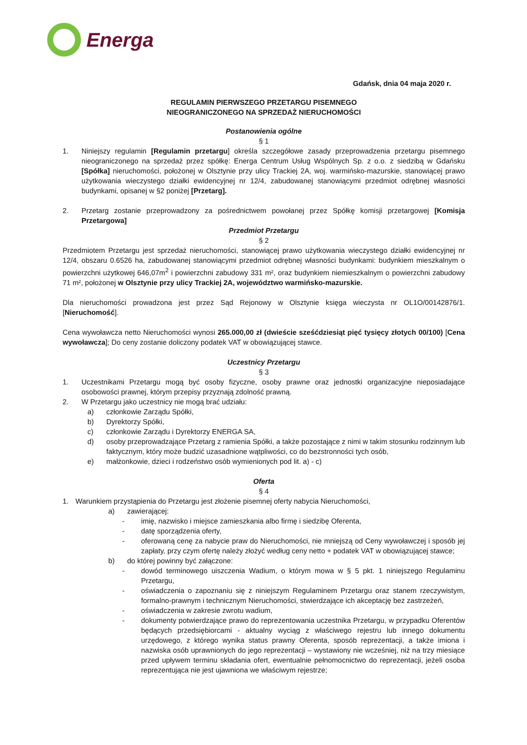Energa
Gdańsk, dnia 04 maja 2020 r.
REGULAMIN PIERWSZEGO PRZETARGU PISEMNEGO
NIEOGRANICZONEGO NA SPRZEDAŻ NIERUCHOMOŚCI
Postanowienia ogólne
§ 1
1. Niniejszy regulamin [Regulamin przetargu] określa szczegółowe zasady przeprowadzenia przetargu pisemnego nieograniczonego na sprzedaż przez spółkę: Energa Centrum Usług Wspólnych Sp. z o.o. z siedzibą w Gdańsku [Spółka] nieruchomości, położonej w Olsztynie przy ulicy Trackiej 2A, woj. warmińsko-mazurskie, stanowiącej prawo użytkowania wieczystego działki ewidencyjnej nr 12/4, zabudowanej stanowiącymi przedmiot odrębnej własności budynkami, opisanej w §2 poniżej [Przetarg].
2. Przetarg zostanie przeprowadzony za pośrednictwem powołanej przez Spółkę komisji przetargowej [Komisja Przetargowa]
Przedmiot Przetargu
§ 2
Przedmiotem Przetargu jest sprzedaż nieruchomości, stanowiącej prawo użytkowania wieczystego działki ewidencyjnej nr 12/4, obszaru 0.6526 ha, zabudowanej stanowiącymi przedmiot odrębnej własności budynkami: budynkiem mieszkalnym o powierzchni użytkowej 646,07m<sup>2</sup> i powierzchni zabudowy 331 m², oraz budynkiem niemieszkalnym o powierzchni zabudowy 71 m², położonej w Olsztynie przy ulicy Trackiej 2A, województwo warmińsko-mazurskie.
Dla nieruchomości prowadzona jest przez Sąd Rejonowy w Olsztynie księga wieczysta nr OL1O/00142876/1. [Nieruchomość].
Cena wywoławcza netto Nieruchomości wynosi 265.000,00 zł (dwieście sześćdziesiąt pięć tysięcy złotych 00/100) [Cena wywoławcza]; Do ceny zostanie doliczony podatek VAT w obowiązującej stawce.
Uczestnicy Przetargu
§ 3
1. Uczestnikami Przetargu mogą być osoby fizyczne, osoby prawne oraz jednostki organizacyjne nieposiadające osobowości prawnej, którym przepisy przyznają zdolność prawną.
2. W Przetargu jako uczestnicy nie mogą brać udziału:
a) członkowie Zarządu Spółki,
b) Dyrektorzy Spółki,
c) członkowie Zarządu i Dyrektorzy ENERGA SA,
d) osoby przeprowadzające Przetarg z ramienia Spółki, a także pozostające z nimi w takim stosunku rodzinnym lub faktycznym, który może budzić uzasadnione wątpliwości, co do bezstronności tych osób,
e) małżonkowie, dzieci i rodzeństwo osób wymienionych pod lit. a) - c)
Oferta
§ 4
1. Warunkiem przystąpienia do Przetargu jest złożenie pisemnej oferty nabycia Nieruchomości,
a) zawierającej:
- imię, nazwisko i miejsce zamieszkania albo firmę i siedzibę Oferenta,
- datę sporządzenia oferty,
- oferowaną cenę za nabycie praw do Nieruchomości, nie mniejszą od Ceny wywoławczej i sposób jej zapłaty, przy czym ofertę należy złożyć według ceny netto + podatek VAT w obowiązującej stawce;
b) do której powinny być załączone:
- dowód terminowego uiszczenia Wadium, o którym mowa w § 5 pkt. 1 niniejszego Regulaminu Przetargu,
- oświadczenia o zapoznaniu się z niniejszym Regulaminem Przetargu oraz stanem rzeczywistym, formalno-prawnym i technicznym Nieruchomości, stwierdzające ich akceptację bez zastrzeżeń,
- oświadczenia w zakresie zwrotu wadium,
- dokumenty potwierdzające prawo do reprezentowania uczestnika Przetargu, w przypadku Oferentów będących przedsiębiorcami - aktualny wyciąg z właściwego rejestru lub innego dokumentu urzędowego, z którego wynika status prawny Oferenta, sposób reprezentacji, a także imiona i nazwiska osób uprawnionych do jego reprezentacji – wystawiony nie wcześniej, niż na trzy miesiące przed upływem terminu składania ofert, ewentualnie pełnomocnictwo do reprezentacji, jeżeli osoba reprezentująca nie jest ujawniona we właściwym rejestrze;